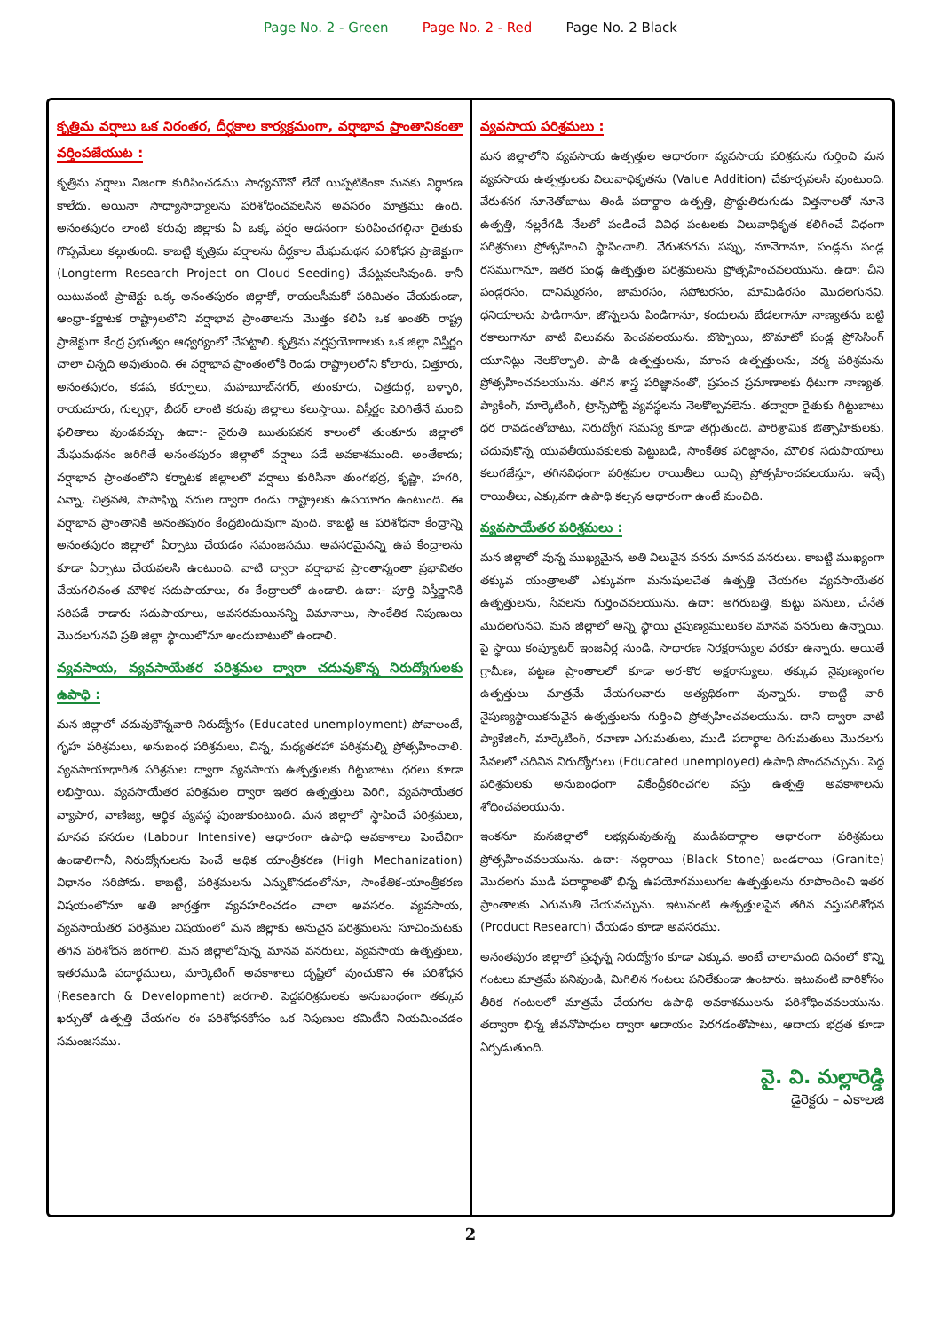Page No. 2 - Green Page No. 2 - Red Page No. 2 Black
కృత్రిమ వర్షాలు ఒక నిరంతర, దీర్ఘకాల కార్యక్రమంగా, వర్షాభావ ప్రాంతానికంతా వర్తింపజేయుట :
కృత్రిమ వర్షాలు నిజంగా కురిపించడము సాధ్యమౌనో లేదో యిప్పటికింకా మనకు నిర్ధారణ కాలేదు. అయినా సాధ్యాసాధ్యాలను పరిశోధించవలసిన అవసరం మాత్రము ఉంది. అనంతపురం లాంటి కరువు జిల్లాకు ఏ ఒక్క వర్షం అదనంగా కురిపించగల్గినా రైతుకు గొప్పమేలు కల్గుతుంది. కాబట్టి కృత్రిమ వర్షాలను దీర్ఘకాల మేఘమథన పరిశోధన ప్రాజెక్టుగా (Longterm Research Project on Cloud Seeding) చేపట్టవలసివుంది. కానీ యిటువంటి ప్రాజెక్టు ఒక్క అనంతపురం జిల్లాకో, రాయలసీమకో పరిమితం చేయకుండా, ఆంధ్రా-కర్ణాటక రాష్ట్రాలలోని వర్షాభావ ప్రాంతాలను మొత్తం కలిపి ఒక అంతర్ రాష్ట్ర ప్రాజెక్టుగా కేంద్ర ప్రభుత్వం ఆధ్వర్యంలో చేపట్టాలి. కృత్రిమ వర్షప్రయోగాలకు ఒక జిల్లా విస్తీర్ణం చాలా చిన్నది అవుతుంది. ఈ వర్షాభావ ప్రాంతంలోకి రెండు రాష్ట్రాలలోని కోలారు, చిత్తూరు, అనంతపురం, కడప, కర్నూలు, మహబూబ్‌నగర్, తుంకూరు, చిత్రదుర్గ, బళ్ళారి, రాయచూరు, గుల్బర్గా, బీదర్ లాంటి కరువు జిల్లాలు కలుస్తాయి. విస్తీర్ణం పెరిగితేనే మంచి ఫలితాలు వుండవచ్చు. ఉదా:- నైరుతి ఋతుపవన కాలంలో తుంకూరు జిల్లాలో మేఘమథనం జరిగితే అనంతపురం జిల్లాలో వర్షాలు పడే అవకాశముంది. అంతేకాదు; వర్షాభావ ప్రాంతంలోని కర్నాటక జిల్లాలలో వర్షాలు కురిసినా తుంగభద్ర, కృష్ణా, హగరి, పెన్నా, చిత్రవతి, పాపాఘ్ని నదుల ద్వారా రెండు రాష్ట్రాలకు ఉపయోగం ఉంటుంది. ఈ వర్షాభావ ప్రాంతానికి అనంతపురం కేంద్రబిందువుగా వుంది. కాబట్టి ఆ పరిశోధనా కేంద్రాన్ని అనంతపురం జిల్లాలో ఏర్పాటు చేయడం సమంజసము. అవసరమైనన్ని ఉప కేంద్రాలను కూడా ఏర్పాటు చేయవలసి ఉంటుంది. వాటి ద్వారా వర్షాభావ ప్రాంతాన్నంతా ప్రభావితం చేయగలినంత మౌళిక సదుపాయాలు, ఈ కేంద్రాలలో ఉండాలి. ఉదా:- పూర్తి విస్తీర్ణానికి సరిపడే రాడారు సదుపాయాలు, అవసరమయినన్ని విమానాలు, సాంకేతిక నిపుణులు మొదలగునవి ప్రతి జిల్లా స్థాయిలోనూ అందుబాటులో ఉండాలి.
వ్యవసాయ, వ్యవసాయేతర పరిశ్రమల ద్వారా చదువుకొన్న నిరుద్యోగులకు ఉపాధి :
మన జిల్లాలో చదువుకొన్నవారి నిరుద్యోగం (Educated unemployment) పోవాలంటే, గృహ పరిశ్రమలు, అనుబంధ పరిశ్రమలు, చిన్న, మధ్యతరహా పరిశ్రమల్ని ప్రోత్సహించాలి. వ్యవసాయాధారిత పరిశ్రమల ద్వారా వ్యవసాయ ఉత్పత్తులకు గిట్టుబాటు ధరలు కూడా లభిస్తాయి. వ్యవసాయేతర పరిశ్రమల ద్వారా ఇతర ఉత్పత్తులు పెరిగి, వ్యవసాయేతర వ్యాపార, వాణిజ్య, ఆర్థిక వ్యవస్థ పుంజుకుంటుంది. మన జిల్లాలో స్థాపించే పరిశ్రమలు, మానవ వనరుల (Labour Intensive) ఆధారంగా ఉపాధి అవకాశాలు పెంచేవిగా ఉండాలిగానీ, నిరుద్యోగులను పెంచే అధిక యాంత్రీకరణ (High Mechanization) విధానం సరిపోదు. కాబట్టి, పరిశ్రమలను ఎన్నుకొనడంలోనూ, సాంకేతిక-యాంత్రీకరణ విషయంలోనూ అతి జాగ్రత్తగా వ్యవహరించడం చాలా అవసరం. వ్యవసాయ, వ్యవసాయేతర పరిశ్రమల విషయంలో మన జిల్లాకు అనువైన పరిశ్రమలను సూచించుటకు తగిన పరిశోధన జరగాలి. మన జిల్లాలోవున్న మానవ వనరులు, వ్యవసాయ ఉత్పత్తులు, ఇతరముడి పదార్థములు, మార్కెటింగ్ అవకాశాలు దృష్టిలో వుంచుకొని ఈ పరిశోధన (Research & Development) జరగాలి. పెద్దపరిశ్రమలకు అనుబంధంగా తక్కువ ఖర్చుతో ఉత్పత్తి చేయగల ఈ పరిశోధనకోసం ఒక నిపుణుల కమిటీని నియమించడం సమంజసము.
వ్యవసాయ పరిశ్రమలు :
మన జిల్లాలోని వ్యవసాయ ఉత్పత్తుల ఆధారంగా వ్యవసాయ పరిశ్రమను గుర్తించి మన వ్యవసాయ ఉత్పత్తులకు విలువాధికృతను (Value Addition) చేకూర్చవలసి వుంటుంది. వేరుశనగ నూనెతోబాటు తిండి పదార్థాల ఉత్పత్తి, ప్రొద్దుతిరుగుడు విత్తనాలతో నూనె ఉత్పత్తి, నల్లరేగడి నేలలో పండించే వివిధ పంటలకు విలువాధికృత కలిగించే విధంగా పరిశ్రమలు ప్రోత్సహించి స్థాపించాలి. వేరుశనగను పప్పు, నూనెగానూ, పండ్లను పండ్ల రసముగానూ, ఇతర పండ్ల ఉత్పత్తుల పరిశ్రమలను ప్రోత్సహించవలయును. ఉదా: చీని పండ్లరసం, దానిమ్మరసం, జామరసం, సపోటరసం, మామిడిరసం మొదలగునవి. ధనియాలను పొడిగానూ, జొన్నలను పిండిగానూ, కందులను బేడలగానూ నాణ్యతను బట్టి రకాలుగానూ వాటి విలువను పెంచవలయును. బొప్పాయి, టొమాటో పండ్ల ప్రోసెసింగ్ యూనిట్లు నెలకొల్పాలి. పాడి ఉత్పత్తులను, మాంస ఉత్పత్తులను, చర్మ పరిశ్రమను ప్రోత్సహించవలయును. తగిన శాస్త్ర పరిజ్ఞానంతో, ప్రపంచ ప్రమాణాలకు ధీటుగా నాణ్యత, ప్యాకింగ్, మార్కెటింగ్, ట్రాన్స్‌పోర్ట్ వ్యవస్థలను నెలకొల్పవలెను. తద్వారా రైతుకు గిట్టుబాటు ధర రావడంతోబాటు, నిరుద్యోగ సమస్య కూడా తగ్గుతుంది. పారిశ్రామిక ఔత్సాహికులకు, చదువుకొన్న యువతీయువకులకు పెట్టుబడి, సాంకేతిక పరిజ్ఞానం, మౌలిక సదుపాయాలు కలుగజేస్తూ, తగినవిధంగా పరిశ్రమల రాయితీలు యిచ్చి ప్రోత్సహించవలయును. ఇచ్చే రాయితీలు, ఎక్కువగా ఉపాధి కల్పన ఆధారంగా ఉంటే మంచిది.
వ్యవసాయేతర పరిశ్రమలు :
మన జిల్లాలో వున్న ముఖ్యమైన, అతి విలువైన వనరు మానవ వనరులు. కాబట్టి ముఖ్యంగా తక్కువ యంత్రాలతో ఎక్కువగా మనుషులచేత ఉత్పత్తి చేయగల వ్యవసాయేతర ఉత్పత్తులను, సేవలను గుర్తించవలయును. ఉదా: అగరుబత్తి, కుట్టు పనులు, చేనేత మొదలగునవి. మన జిల్లాలో అన్ని స్థాయి నైపుణ్యములుకల మానవ వనరులు ఉన్నాయి. పై స్థాయి కంప్యూటర్ ఇంజనీర్ల నుండి, సాధారణ నిరక్షరాస్యుల వరకూ ఉన్నారు. అయితే గ్రామీణ, పట్టణ ప్రాంతాలలో కూడా అర-కొర అక్షరాస్యులు, తక్కువ నైపుణ్యంగల ఉత్పత్తులు మాత్రమే చేయగలవారు అత్యధికంగా వున్నారు. కాబట్టి వారి నైపుణ్యస్థాయికనువైన ఉత్పత్తులను గుర్తించి ప్రోత్సహించవలయును. దాని ద్వారా వాటి ప్యాకేజింగ్, మార్కెటింగ్, రవాణా ఎగుమతులు, ముడి పదార్థాల దిగుమతులు మొదలగు సేవలలో చదివిన నిరుద్యోగులు (Educated unemployed) ఉపాధి పొందవచ్చును. పెద్ద పరిశ్రమలకు అనుబంధంగా వికేంద్రీకరించగల వస్తు ఉత్పత్తి అవకాశాలను శోధించవలయును.
ఇంకనూ మనజిల్లాలో లభ్యమవుతున్న ముడిపదార్థాల ఆధారంగా పరిశ్రమలు ప్రోత్సహించవలయును. ఉదా:- నల్లరాయి (Black Stone) బండరాయి (Granite) మొదలగు ముడి పదార్థాలతో భిన్న ఉపయోగములుగల ఉత్పత్తులను రూపొందించి ఇతర ప్రాంతాలకు ఎగుమతి చేయవచ్చును. ఇటువంటి ఉత్పత్తులపైన తగిన వస్తుపరిశోధన (Product Research) చేయడం కూడా అవసరము.
అనంతపురం జిల్లాలో ప్రచ్ఛన్న నిరుద్యోగం కూడా ఎక్కువ. అంటే చాలామంది దినంలో కొన్ని గంటలు మాత్రమే పనివుండి, మిగిలిన గంటలు పనిలేకుండా ఉంటారు. ఇటువంటి వారికోసం తీరిక గంటలలో మాత్రమే చేయగల ఉపాధి అవకాశములను పరిశోధించవలయును. తద్వారా భిన్న జీవనోపాధుల ద్వారా ఆదాయం పెరగడంతోపాటు, ఆదాయ భద్రత కూడా ఏర్పడుతుంది.
వై. వి. మల్లారెడ్డి
డైరెక్టరు – ఎకాలజి
2